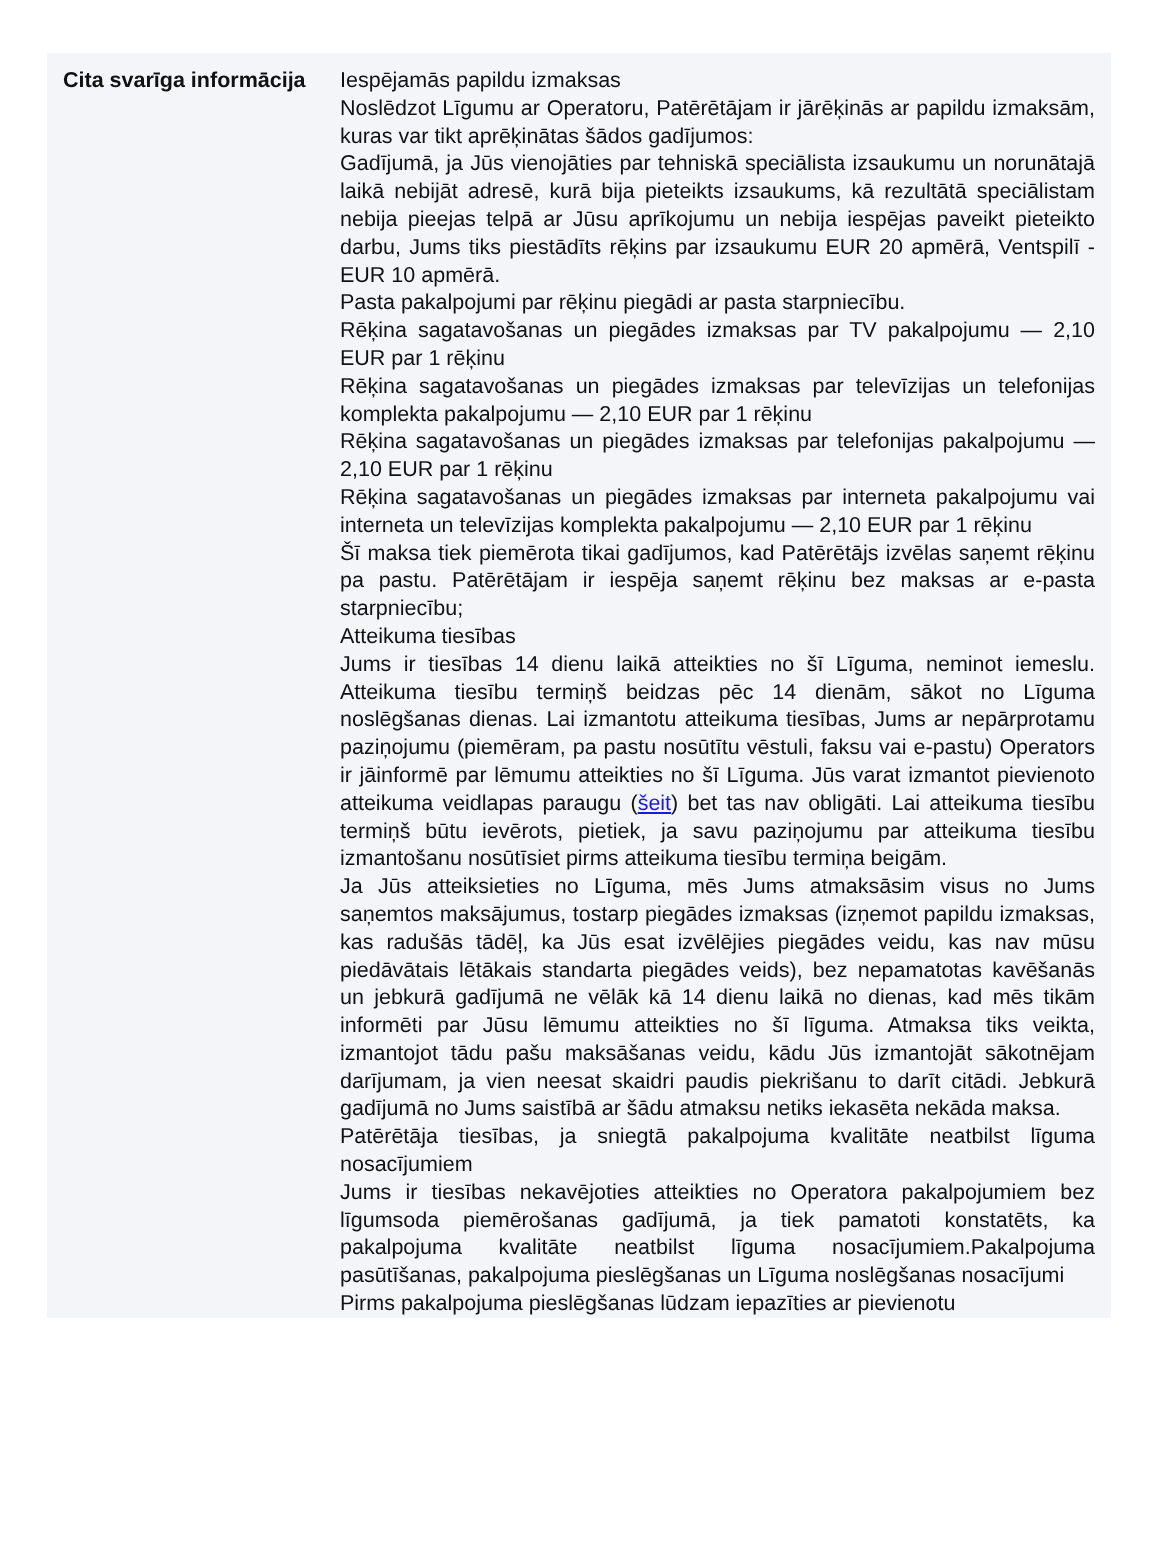| Cita svarīga informācija | Iespējamās papildu izmaksas Noslēdzot Līgumu ar Operatoru, Patērētājam ir jārēķinās ar papildu izmaksām, kuras var tikt aprēķinātas šādos gadījumos: Gadījumā, ja Jūs vienojāties par tehniskā speciālista izsaukumu un norunātajā laikā nebijāt adresē, kurā bija pieteikts izsaukums, kā rezultātā speciālistam nebija pieejas telpā ar Jūsu aprīkojumu un nebija iespējas paveikt pieteikto darbu, Jums tiks piestādīts rēķins par izsaukumu EUR 20 apmērā, Ventspilī - EUR 10 apmērā. Pasta pakalpojumi par rēķinu piegādi ar pasta starpniecību. Rēķina sagatavošanas un piegādes izmaksas par TV pakalpojumu — 2,10 EUR par 1 rēķinu Rēķina sagatavošanas un piegādes izmaksas par televīzijas un telefonijas komplekta pakalpojumu — 2,10 EUR par 1 rēķinu Rēķina sagatavošanas un piegādes izmaksas par telefonijas pakalpojumu — 2,10 EUR par 1 rēķinu Rēķina sagatavošanas un piegādes izmaksas par interneta pakalpojumu vai interneta un televīzijas komplekta pakalpojumu — 2,10 EUR par 1 rēķinu Šī maksa tiek piemērota tikai gadījumos, kad Patērētājs izvēlas saņemt rēķinu pa pastu. Patērētājam ir iespēja saņemt rēķinu bez maksas ar e-pasta starpniecību; Atteikuma tiesības Jums ir tiesības 14 dienu laikā atteikties no šī Līguma, neminot iemeslu. Atteikuma tiesību termiņš beidzas pēc 14 dienām, sākot no Līguma noslēgšanas dienas. Lai izmantotu atteikuma tiesības, Jums ar nepārprotamu paziņojumu (piemēram, pa pastu nosūtītu vēstuli, faksu vai e-pastu) Operators ir jāinformē par lēmumu atteikties no šī Līguma. Jūs varat izmantot pievienoto atteikuma veidlapas paraugu ( šeit ) bet tas nav obligāti. Lai atteikuma tiesību termiņš būtu ievērots, pietiek, ja savu paziņojumu par atteikuma tiesību izmantošanu nosūtīsiet pirms atteikuma tiesību termiņa beigām. Ja Jūs atteiksieties no Līguma, mēs Jums atmaksāsim visus no Jums saņemtos maksājumus, tostarp piegādes izmaksas (izņemot papildu izmaksas, kas radušās tādēļ, ka Jūs esat izvēlējies piegādes veidu, kas nav mūsu piedāvātais lētākais standarta piegādes veids), bez nepamatotas kavēšanās un jebkurā gadījumā ne vēlāk kā 14 dienu laikā no dienas, kad mēs tikām informēti par Jūsu lēmumu atteikties no šī līguma. Atmaksa tiks veikta, izmantojot tādu pašu maksāšanas veidu, kādu Jūs izmantojāt sākotnējam darījumam, ja vien neesat skaidri paudis piekrišanu to darīt citādi. Jebkurā gadījumā no Jums saistībā ar šādu atmaksu netiks iekasēta nekāda maksa. Patērētāja tiesības, ja sniegtā pakalpojuma kvalitāte neatbilst līguma nosacījumiem Jums ir tiesības nekavējoties atteikties no Operatora pakalpojumiem bez līgumsoda piemērošanas gadījumā, ja tiek pamatoti konstatēts, ka pakalpojuma kvalitāte neatbilst līguma nosacījumiem.Pakalpojuma pasūtīšanas, pakalpojuma pieslēgšanas un Līguma noslēgšanas nosacījumi Pirms pakalpojuma pieslēgšanas lūdzam iepazīties ar pievienotu |